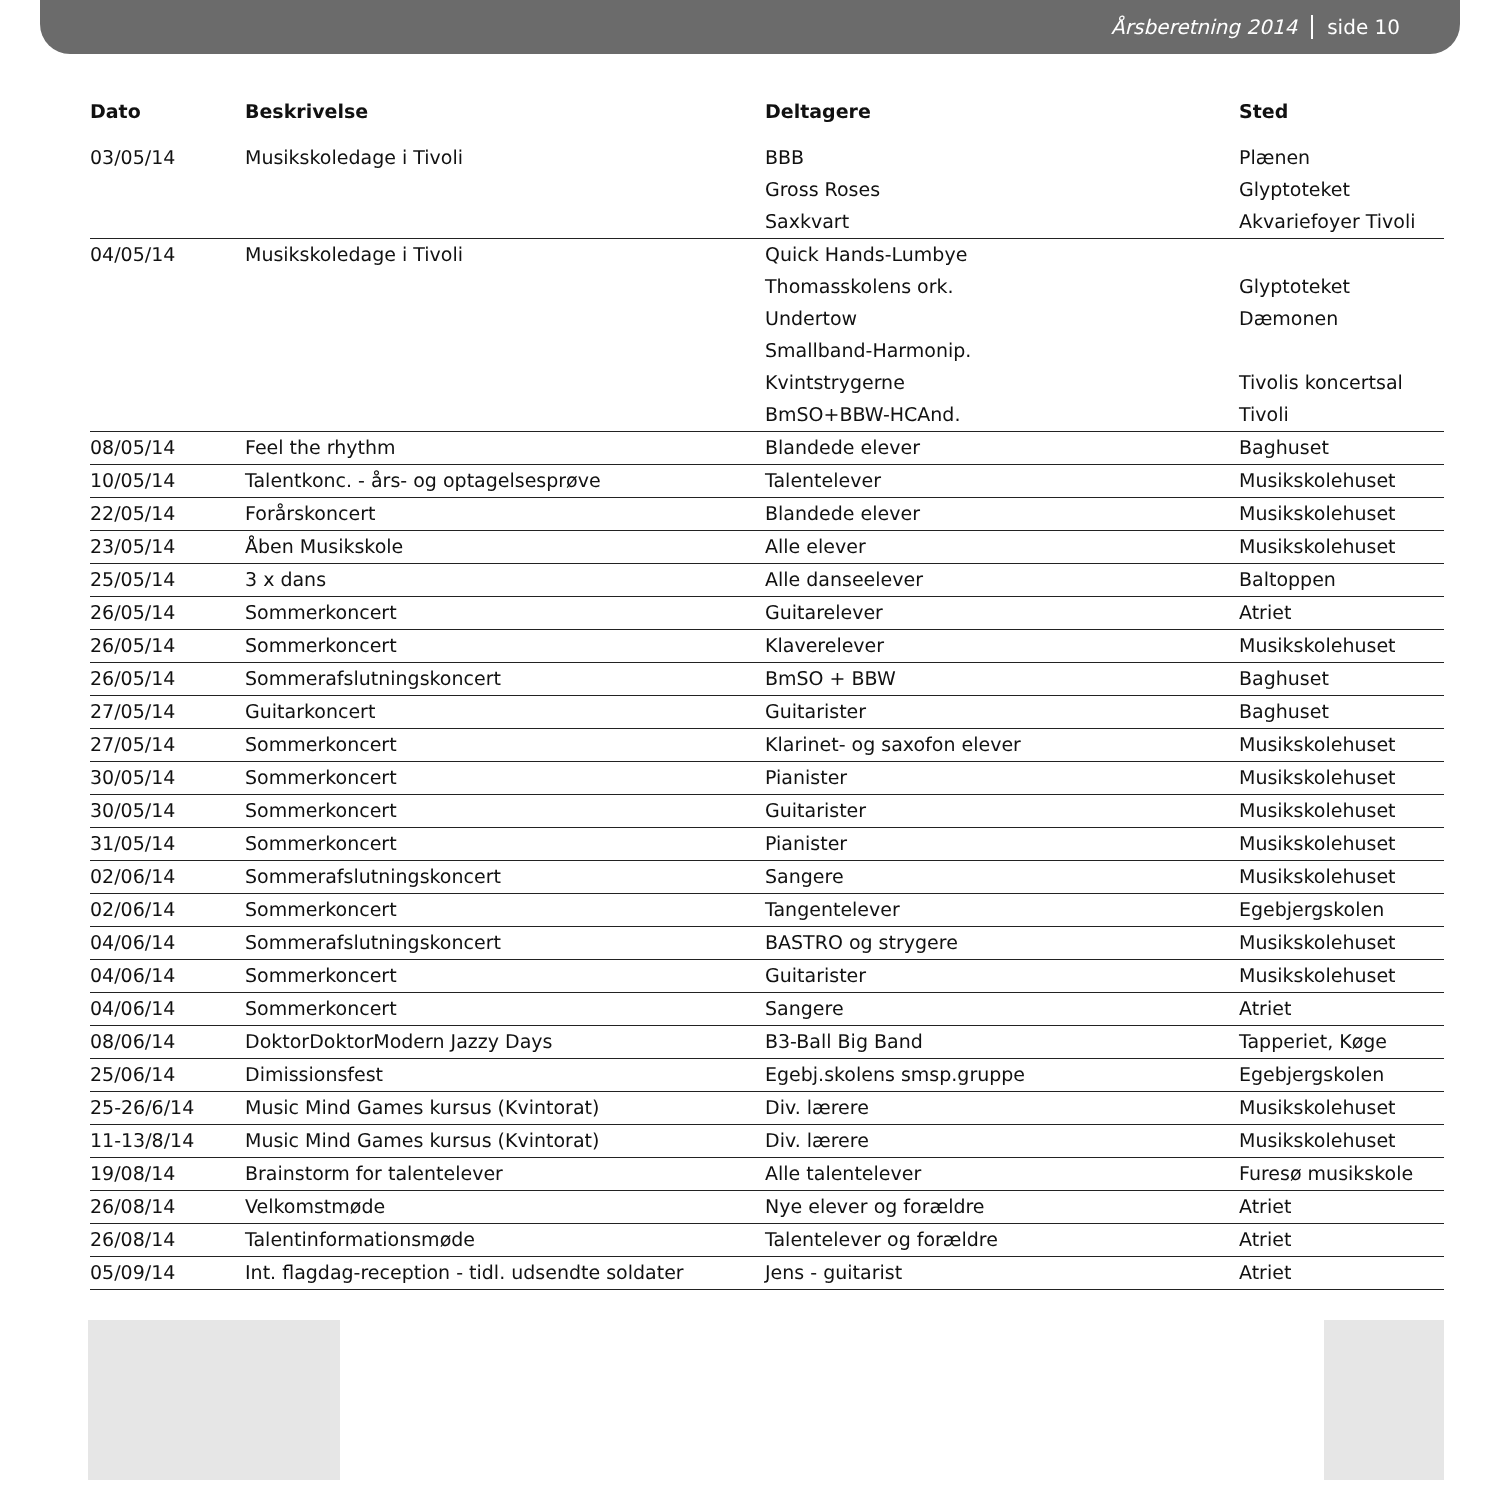Årsberetning 2014 side 10
| Dato | Beskrivelse | Deltagere | Sted |
| --- | --- | --- | --- |
| 03/05/14 | Musikskoledage i Tivoli | BBB | Plænen |
| | | Gross Roses | Glyptoteket |
| | | Saxkvart | Akvariefoyer Tivoli |
| 04/05/14 | Musikskoledage i Tivoli | Quick Hands-Lumbye | |
| | | Thomasskolens ork. | Glyptoteket |
| | | Undertow | Dæmonen |
| | | Smallband-Harmonip. | |
| | | Kvintstrygerne | Tivolis koncertsal |
| | | BmSO+BBW-HCAnd. | Tivoli |
| 08/05/14 | Feel the rhythm | Blandede elever | Baghuset |
| 10/05/14 | Talentkonc. - års- og optagelsesprøve | Talentelever | Musikskolehuset |
| 22/05/14 | Forårskoncert | Blandede elever | Musikskolehuset |
| 23/05/14 | Åben Musikskole | Alle elever | Musikskolehuset |
| 25/05/14 | 3 x dans | Alle danseelever | Baltoppen |
| 26/05/14 | Sommerkoncert | Guitarelever | Atriet |
| 26/05/14 | Sommerkoncert | Klaverelever | Musikskolehuset |
| 26/05/14 | Sommerafslutningskoncert | BmSO + BBW | Baghuset |
| 27/05/14 | Guitarkoncert | Guitarister | Baghuset |
| 27/05/14 | Sommerkoncert | Klarinet- og saxofon elever | Musikskolehuset |
| 30/05/14 | Sommerkoncert | Pianister | Musikskolehuset |
| 30/05/14 | Sommerkoncert | Guitarister | Musikskolehuset |
| 31/05/14 | Sommerkoncert | Pianister | Musikskolehuset |
| 02/06/14 | Sommerafslutningskoncert | Sangere | Musikskolehuset |
| 02/06/14 | Sommerkoncert | Tangentelever | Egebjergskolen |
| 04/06/14 | Sommerafslutningskoncert | BASTRO og strygere | Musikskolehuset |
| 04/06/14 | Sommerkoncert | Guitarister | Musikskolehuset |
| 04/06/14 | Sommerkoncert | Sangere | Atriet |
| 08/06/14 | DoktorDoktorModern Jazzy Days | B3-Ball Big Band | Tapperiet, Køge |
| 25/06/14 | Dimissionsfest | Egebj.skolens smsp.gruppe | Egebjergskolen |
| 25-26/6/14 | Music Mind Games kursus (Kvintorat) | Div. lærere | Musikskolehuset |
| 11-13/8/14 | Music Mind Games kursus (Kvintorat) | Div. lærere | Musikskolehuset |
| 19/08/14 | Brainstorm for talentelever | Alle talentelever | Furesø musikskole |
| 26/08/14 | Velkomstmøde | Nye elever og forældre | Atriet |
| 26/08/14 | Talentinformationsmøde | Talentelever og forældre | Atriet |
| 05/09/14 | Int. flagdag-reception - tidl. udsendte soldater | Jens - guitarist | Atriet |